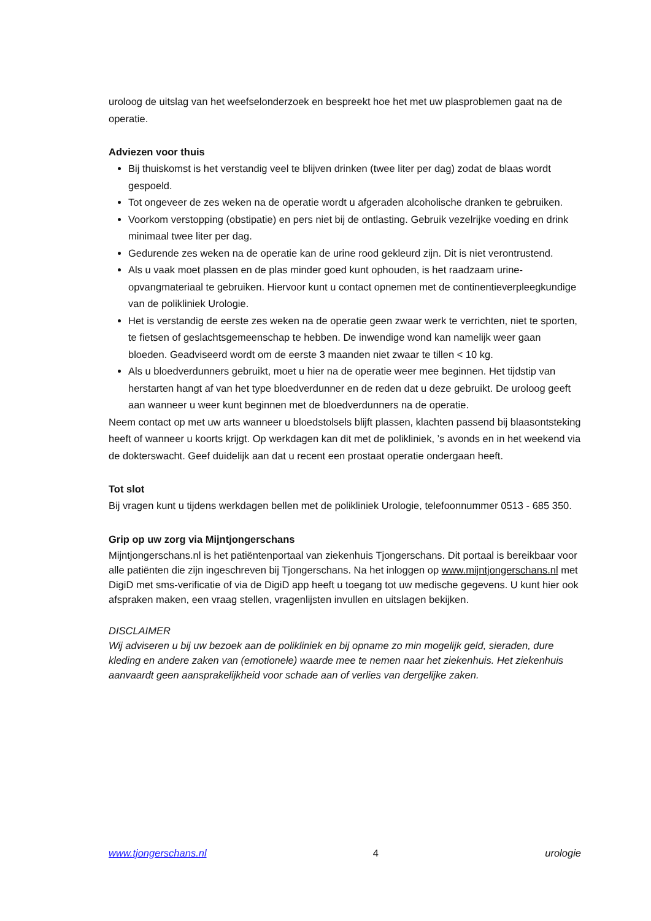uroloog de uitslag van het weefselonderzoek en bespreekt hoe het met uw plasproblemen gaat na de operatie.
Adviezen voor thuis
Bij thuiskomst is het verstandig veel te blijven drinken (twee liter per dag) zodat de blaas wordt gespoeld.
Tot ongeveer de zes weken na de operatie wordt u afgeraden alcoholische dranken te gebruiken.
Voorkom verstopping (obstipatie) en pers niet bij de ontlasting. Gebruik vezelrijke voeding en drink minimaal twee liter per dag.
Gedurende zes weken na de operatie kan de urine rood gekleurd zijn. Dit is niet verontrustend.
Als u vaak moet plassen en de plas minder goed kunt ophouden, is het raadzaam urine-opvangmateriaal te gebruiken. Hiervoor kunt u contact opnemen met de continentieverpleegkundige van de polikliniek Urologie.
Het is verstandig de eerste zes weken na de operatie geen zwaar werk te verrichten, niet te sporten, te fietsen of geslachtsgemeenschap te hebben. De inwendige wond kan namelijk weer gaan bloeden. Geadviseerd wordt om de eerste 3 maanden niet zwaar te tillen < 10 kg.
Als u bloedverdunners gebruikt, moet u hier na de operatie weer mee beginnen. Het tijdstip van herstarten hangt af van het type bloedverdunner en de reden dat u deze gebruikt. De uroloog geeft aan wanneer u weer kunt beginnen met de bloedverdunners na de operatie.
Neem contact op met uw arts wanneer u bloedstolsels blijft plassen, klachten passend bij blaasontsteking heeft of wanneer u koorts krijgt. Op werkdagen kan dit met de polikliniek, ’s avonds en in het weekend via de dokterswacht. Geef duidelijk aan dat u recent een prostaat operatie ondergaan heeft.
Tot slot
Bij vragen kunt u tijdens werkdagen bellen met de polikliniek Urologie, telefoonnummer 0513 - 685 350.
Grip op uw zorg via Mijntjongerschans
Mijntjongerschans.nl is het patiëntenportaal van ziekenhuis Tjongerschans. Dit portaal is bereikbaar voor alle patiënten die zijn ingeschreven bij Tjongerschans. Na het inloggen op www.mijntjongerschans.nl met DigiD met sms-verificatie of via de DigiD app heeft u toegang tot uw medische gegevens. U kunt hier ook afspraken maken, een vraag stellen, vragenlijsten invullen en uitslagen bekijken.
DISCLAIMER
Wij adviseren u bij uw bezoek aan de polikliniek en bij opname zo min mogelijk geld, sieraden, dure kleding en andere zaken van (emotionele) waarde mee te nemen naar het ziekenhuis. Het ziekenhuis aanvaardt geen aansprakelijkheid voor schade aan of verlies van dergelijke zaken.
www.tjongerschans.nl 4 urologie